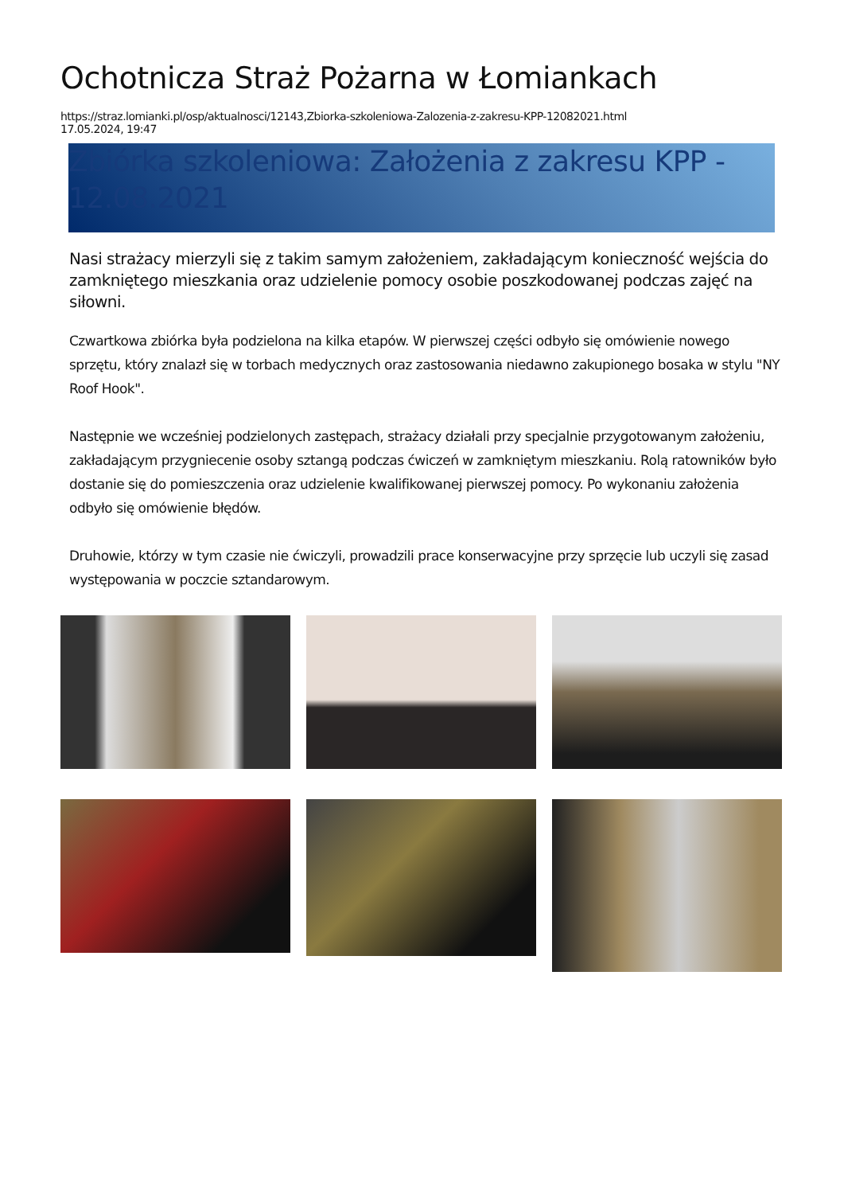Ochotnicza Straż Pożarna w Łomiankach
https://straz.lomianki.pl/osp/aktualnosci/12143,Zbiorka-szkoleniowa-Zalozenia-z-zakresu-KPP-12082021.html
17.05.2024, 19:47
Zbiórka szkoleniowa: Założenia z zakresu KPP - 12.08.2021
Nasi strażacy mierzyli się z takim samym założeniem, zakładającym konieczność wejścia do zamkniętego mieszkania oraz udzielenie pomocy osobie poszkodowanej podczas zajęć na siłowni.
Czwartkowa zbiórka była podzielona na kilka etapów. W pierwszej części odbyło się omówienie nowego sprzętu, który znalazł się w torbach medycznych oraz zastosowania niedawno zakupionego bosaka w stylu "NY Roof Hook".
Następnie we wcześniej podzielonych zastępach, strażacy działali przy specjalnie przygotowanym założeniu, zakładającym przygniecenie osoby sztangą podczas ćwiczeń w zamkniętym mieszkaniu. Rolą ratowników było dostanie się do pomieszczenia oraz udzielenie kwalifikowanej pierwszej pomocy. Po wykonaniu założenia odbyło się omówienie błędów.
Druhowie, którzy w tym czasie nie ćwiczyli, prowadzili prace konserwacyjne przy sprzęcie lub uczyli się zasad występowania w poczcie sztandarowym.